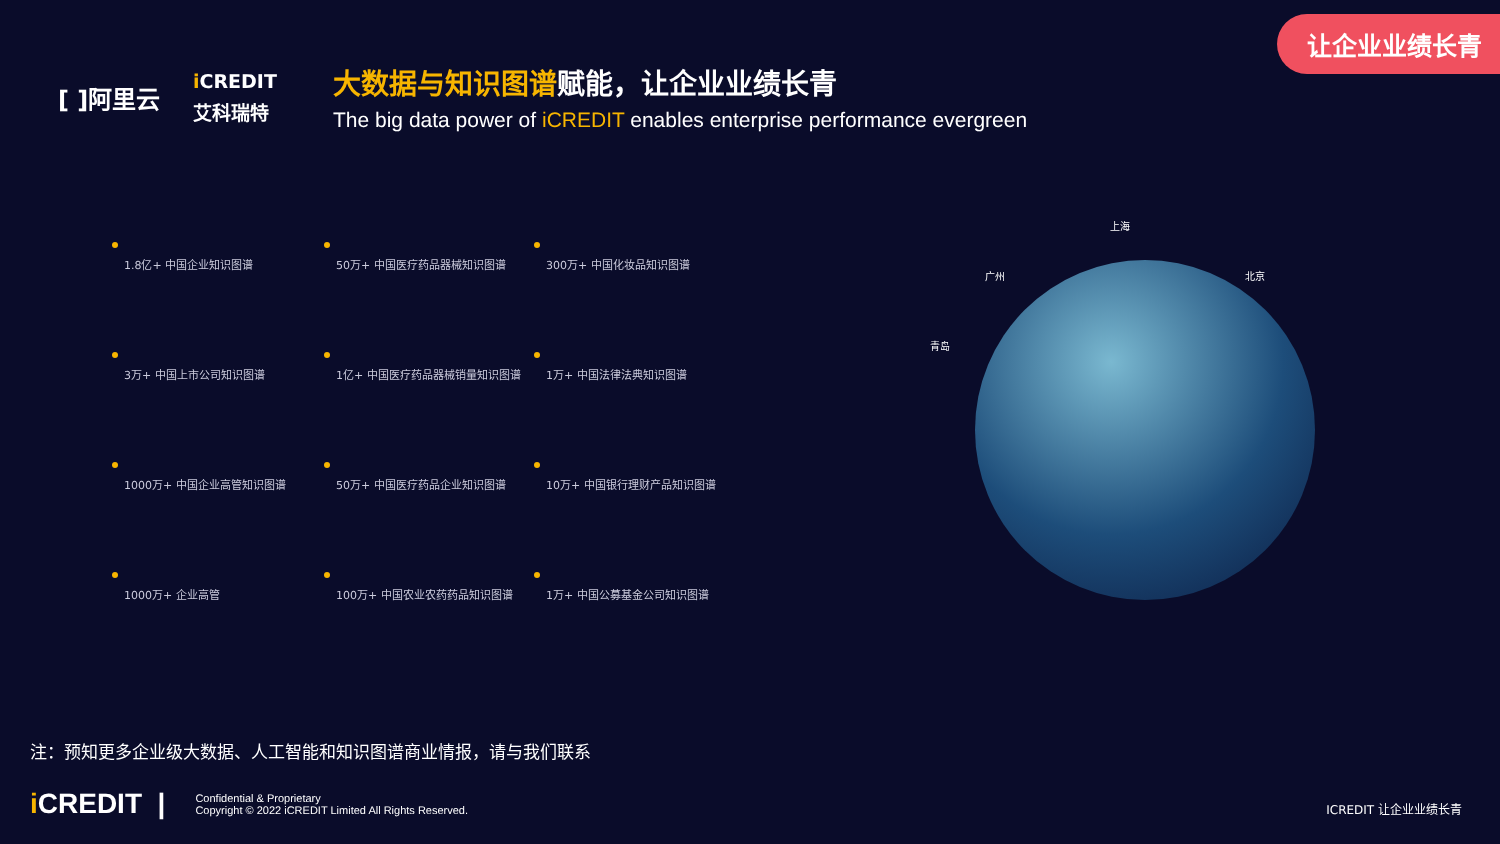让企业业绩长青
[ ]阿里云
i CREDIT
艾科瑞特
大数据与知识图谱赋能，让企业业绩长青
The big data power of iCREDIT enables enterprise performance evergreen
1.8亿+ 中国企业知识图谱
50万+ 中国医疗药品器械知识图谱
300万+ 中国化妆品知识图谱
3万+ 中国上市公司知识图谱
1亿+ 中国医疗药品器械销量知识图谱
1万+ 中国法律法典知识图谱
1000万+ 中国企业高管知识图谱
50万+ 中国医疗药品企业知识图谱
10万+ 中国银行理财产品知识图谱
1000万+ 企业高管
100万+ 中国农业农药药品知识图谱
1万+ 中国公募基金公司知识图谱
上海
广州 北京
青岛
注：预知更多企业级大数据、人工智能和知识图谱商业情报，请与我们联系
i CREDIT |
Confidential & Proprietary
Copyright © 2022 iCREDIT Limited All Rights Reserved.
ICREDIT 让企业业绩长青